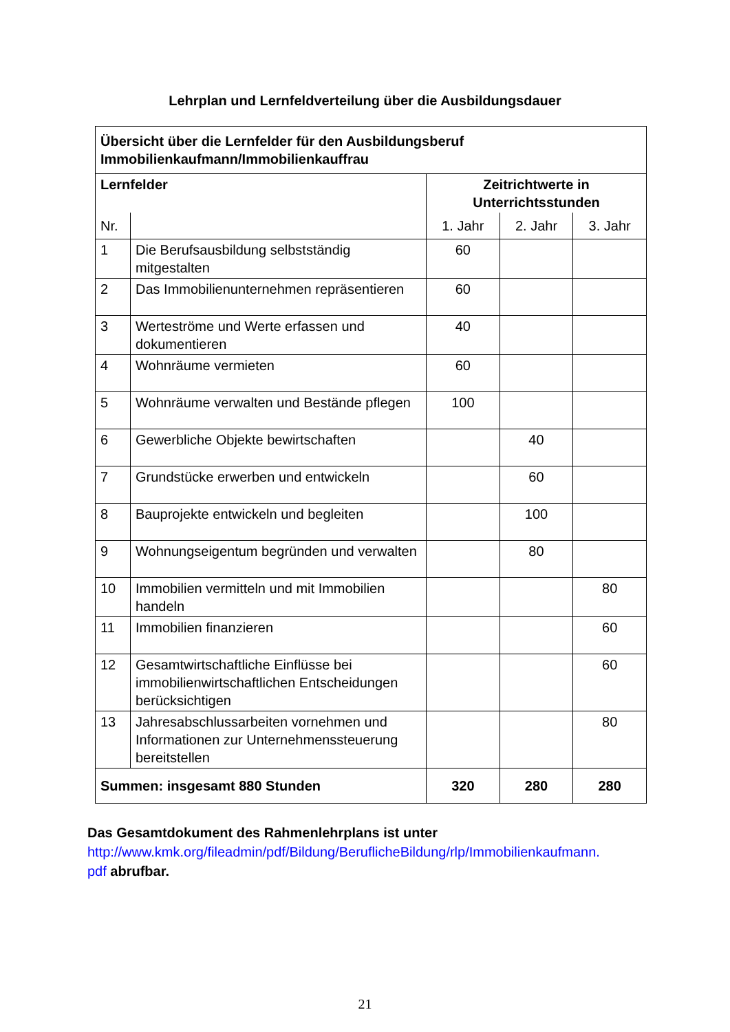Lehrplan und Lernfeldverteilung über die Ausbildungsdauer
| Übersicht über die Lernfelder für den Ausbildungsberuf Immobilienkaufmann/Immobilienkauffrau | | | | |
| --- | --- | --- | --- | --- |
| Lernfelder | | Zeitrichtwerte in Unterrichtsstunden | | |
| Nr. | | 1. Jahr | 2. Jahr | 3. Jahr |
| 1 | Die Berufsausbildung selbstständig mitgestalten | 60 | | |
| 2 | Das Immobilienunternehmen repräsentieren | 60 | | |
| 3 | Werteströme und Werte erfassen und dokumentieren | 40 | | |
| 4 | Wohnräume vermieten | 60 | | |
| 5 | Wohnräume verwalten und Bestände pflegen | 100 | | |
| 6 | Gewerbliche Objekte bewirtschaften | | 40 | |
| 7 | Grundstücke erwerben und entwickeln | | 60 | |
| 8 | Bauprojekte entwickeln und begleiten | | 100 | |
| 9 | Wohnungseigentum begründen und verwalten | | 80 | |
| 10 | Immobilien vermitteln und mit Immobilien handeln | | | 80 |
| 11 | Immobilien finanzieren | | | 60 |
| 12 | Gesamtwirtschaftliche Einflüsse bei immobilienwirtschaftlichen Entscheidungen berücksichtigen | | | 60 |
| 13 | Jahresabschlussarbeiten vornehmen und Informationen zur Unternehmenssteuerung bereitstellen | | | 80 |
| Summen: insgesamt 880 Stunden | | 320 | 280 | 280 |
Das Gesamtdokument des Rahmenlehrplans ist unter
http://www.kmk.org/fileadmin/pdf/Bildung/BeruflicheBildung/rlp/Immobilienkaufmann.
pdf abrufbar.
21